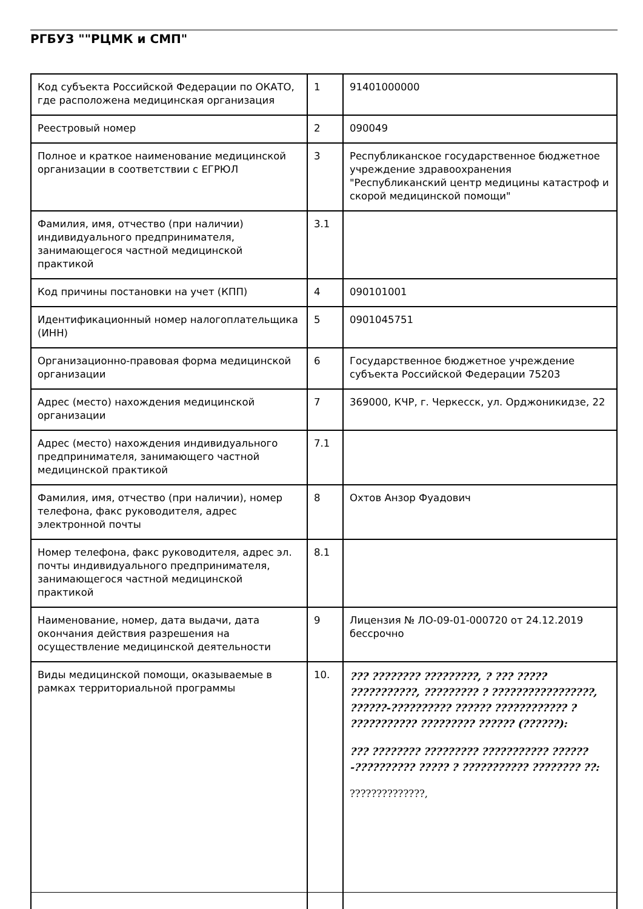РГБУЗ ""РЦМК и СМП"
| Код субъекта Российской Федерации по ОКАТО, где расположена медицинская организация | 1 | 91401000000 |
| Реестровый номер | 2 | 090049 |
| Полное и краткое наименование медицинской организации в соответствии с ЕГРЮЛ | 3 | Республиканское государственное бюджетное учреждение здравоохранения "Республиканский центр медицины катастроф и скорой медицинской помощи" |
| Фамилия, имя, отчество (при наличии) индивидуального предпринимателя, занимающегося частной медицинской практикой | 3.1 | |
| Код причины постановки на учет (КПП) | 4 | 090101001 |
| Идентификационный номер налогоплательщика (ИНН) | 5 | 0901045751 |
| Организационно-правовая форма медицинской организации | 6 | Государственное бюджетное учреждение субъекта Российской Федерации 75203 |
| Адрес (место) нахождения медицинской организации | 7 | 369000, КЧР, г. Черкесск, ул. Орджоникидзе, 22 |
| Адрес (место) нахождения индивидуального предпринимателя, занимающего частной медицинской практикой | 7.1 | |
| Фамилия, имя, отчество (при наличии), номер телефона, факс руководителя, адрес электронной почты | 8 | Охтов Анзор Фуадович |
| Номер телефона, факс руководителя, адрес эл. почты индивидуального предпринимателя, занимающегося частной медицинской практикой | 8.1 | |
| Наименование, номер, дата выдачи, дата окончания действия разрешения на осуществление медицинской деятельности | 9 | Лицензия № ЛО-09-01-000720 от 24.12.2019 бессрочно |
| Виды медицинской помощи, оказываемые в рамках территориальной программы | 10. | ??? ???????? ?????????, ? ??? ????? ???????????, ????????? ? ?????????????????, ??????-?????????? ?????? ???????????? ? ??????????? ????????? ?????? (??????): ??? ???????? ????????? ??????????? ??????-?????????? ????? ? ??????????? ???????? ??: ??????????????, |